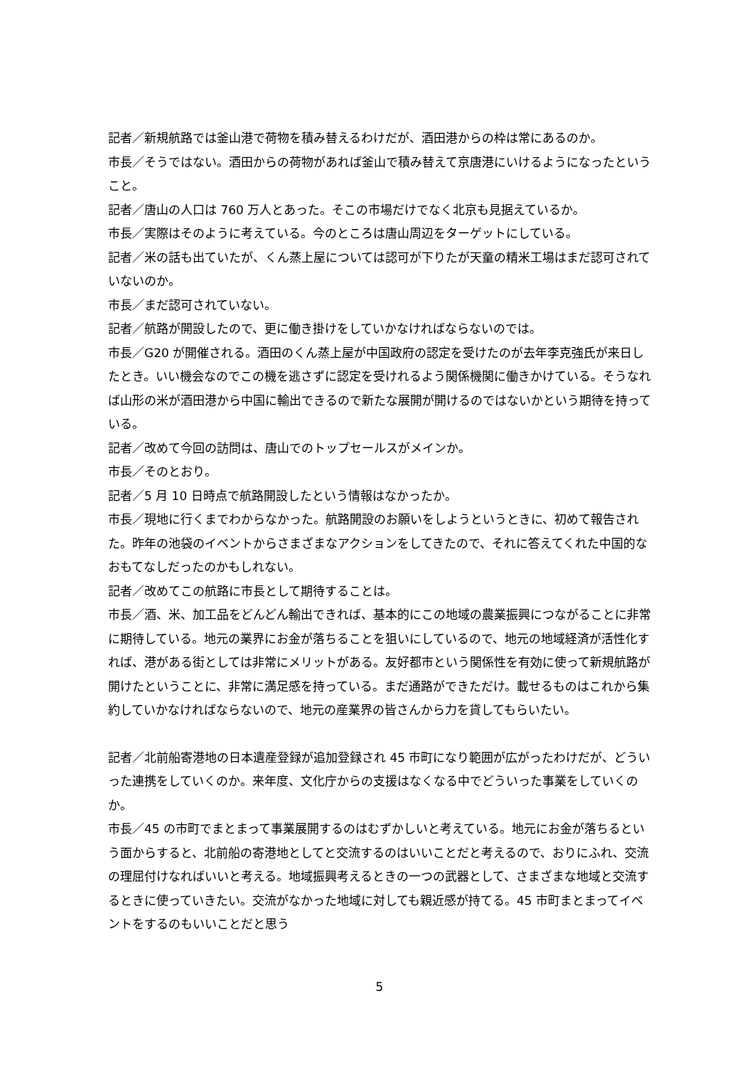記者／新規航路では釜山港で荷物を積み替えるわけだが、酒田港からの枠は常にあるのか。
市長／そうではない。酒田からの荷物があれば釜山で積み替えて京唐港にいけるようになったということ。
記者／唐山の人口は 760 万人とあった。そこの市場だけでなく北京も見据えているか。
市長／実際はそのように考えている。今のところは唐山周辺をターゲットにしている。
記者／米の話も出ていたが、くん蒸上屋については認可が下りたが天童の精米工場はまだ認可されていないのか。
市長／まだ認可されていない。
記者／航路が開設したので、更に働き掛けをしていかなければならないのでは。
市長／G20 が開催される。酒田のくん蒸上屋が中国政府の認定を受けたのが去年李克強氏が来日したとき。いい機会なのでこの機を逃さずに認定を受けれるよう関係機関に働きかけている。そうなれば山形の米が酒田港から中国に輸出できるので新たな展開が開けるのではないかという期待を持っている。
記者／改めて今回の訪問は、唐山でのトップセールスがメインか。
市長／そのとおり。
記者／5 月 10 日時点で航路開設したという情報はなかったか。
市長／現地に行くまでわからなかった。航路開設のお願いをしようというときに、初めて報告された。昨年の池袋のイベントからさまざまなアクションをしてきたので、それに答えてくれた中国的なおもてなしだったのかもしれない。
記者／改めてこの航路に市長として期待することは。
市長／酒、米、加工品をどんどん輸出できれば、基本的にこの地域の農業振興につながることに非常に期待している。地元の業界にお金が落ちることを狙いにしているので、地元の地域経済が活性化すれば、港がある街としては非常にメリットがある。友好都市という関係性を有効に使って新規航路が開けたということに、非常に満足感を持っている。まだ通路ができただけ。載せるものはこれから集約していかなければならないので、地元の産業界の皆さんから力を貸してもらいたい。
記者／北前船寄港地の日本遺産登録が追加登録され 45 市町になり範囲が広がったわけだが、どういった連携をしていくのか。来年度、文化庁からの支援はなくなる中でどういった事業をしていくのか。
市長／45 の市町でまとまって事業展開するのはむずかしいと考えている。地元にお金が落ちるという面からすると、北前船の寄港地としてと交流するのはいいことだと考えるので、おりにふれ、交流の理屈付けなればいいと考える。地域振興考えるときの一つの武器として、さまざまな地域と交流するときに使っていきたい。交流がなかった地域に対しても親近感が持てる。45 市町まとまってイベントをするのもいいことだと思う
5